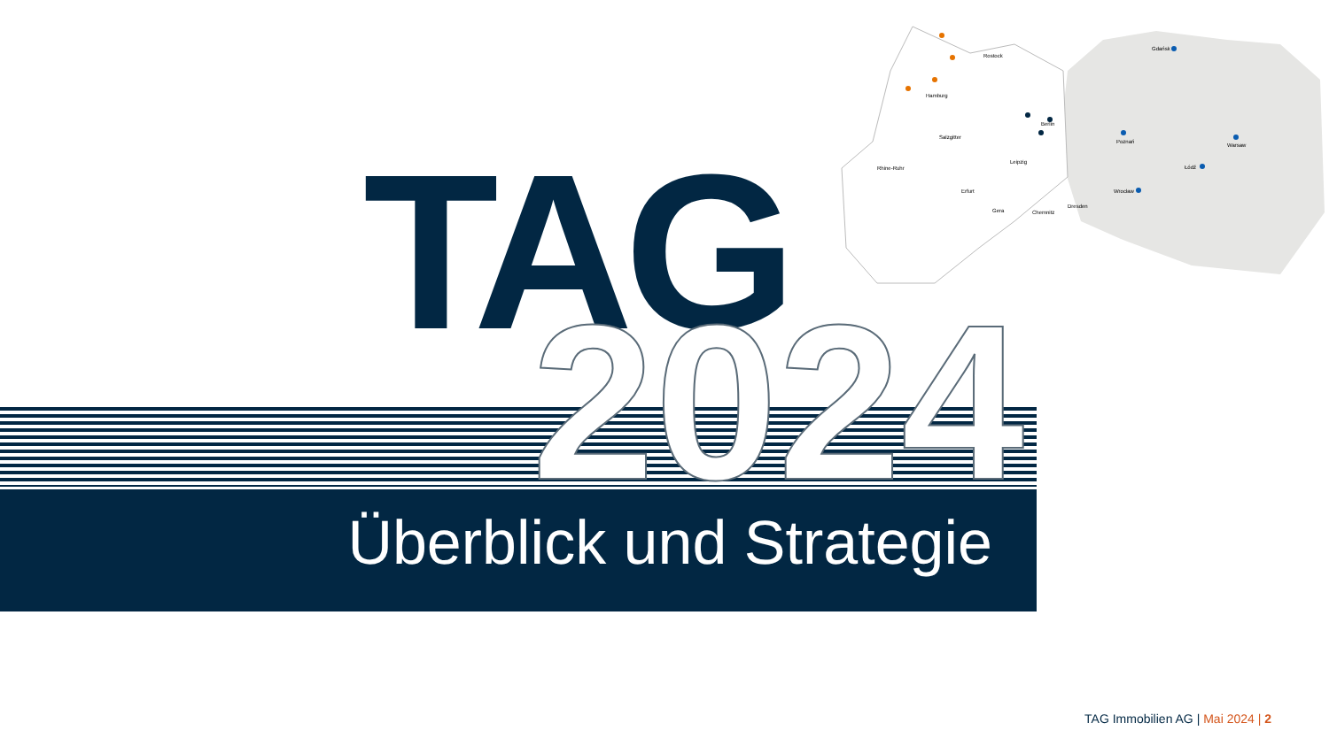Rostock
Hamburg
Berlin
Salzgitter
Rhine-Ruhr
Leipzig
Erfurt
Gera
Chemnitz
Dresden
Gdańsk
Poznań
Warsaw
Łódź
Wrocław
TAG
2024
Überblick und Strategie
TAG Immobilien AG | Mai 2024 | 2